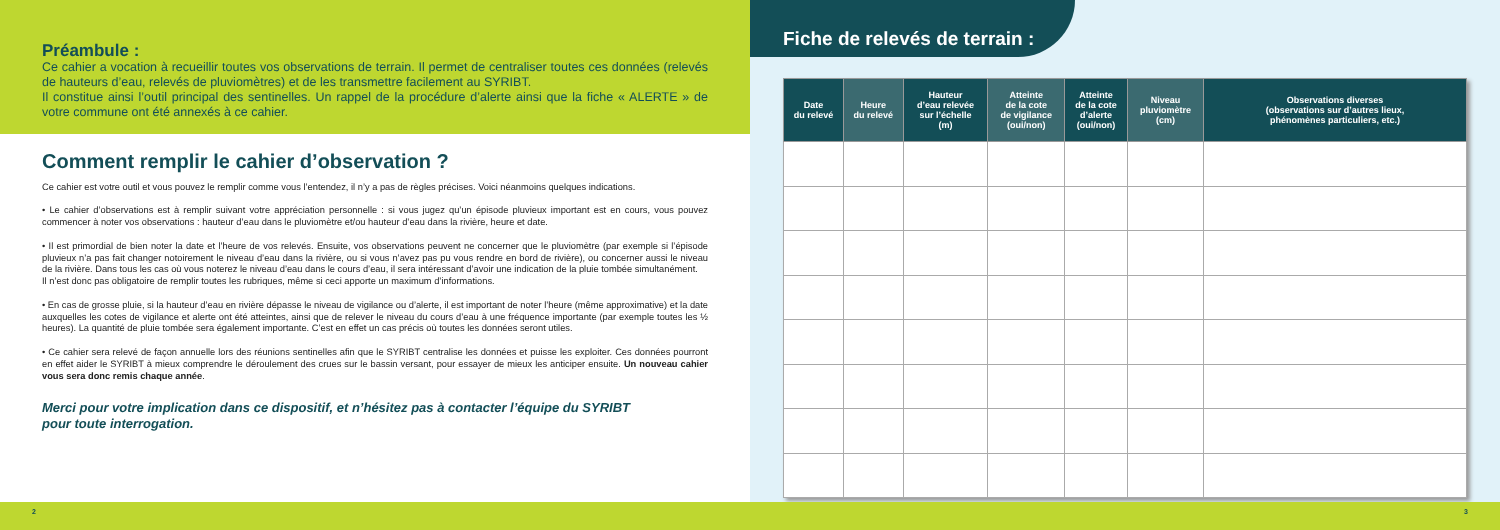Préambule :
Ce cahier a vocation à recueillir toutes vos observations de terrain. Il permet de centraliser toutes ces données (relevés de hauteurs d’eau, relevés de pluviomètres) et de les transmettre facilement au SYRIBT.
Il constitue ainsi l’outil principal des sentinelles. Un rappel de la procédure d’alerte ainsi que la fiche « ALERTE » de votre commune ont été annexés à ce cahier.
Comment remplir le cahier d’observation ?
Ce cahier est votre outil et vous pouvez le remplir comme vous l’entendez, il n’y a pas de règles précises. Voici néanmoins quelques indications.
• Le cahier d’observations est à remplir suivant votre appréciation personnelle : si vous jugez qu’un épisode pluvieux important est en cours, vous pouvez commencer à noter vos observations : hauteur d’eau dans le pluviomètre et/ou hauteur d’eau dans la rivière, heure et date.
• Il est primordial de bien noter la date et l’heure de vos relevés. Ensuite, vos observations peuvent ne concerner que le pluviomètre (par exemple si l’épisode pluvieux n’a pas fait changer notoirement le niveau d’eau dans la rivière, ou si vous n’avez pas pu vous rendre en bord de rivière), ou concerner aussi le niveau de la rivière. Dans tous les cas où vous noterez le niveau d’eau dans le cours d’eau, il sera intéressant d’avoir une indication de la pluie tombée simultanément.
Il n’est donc pas obligatoire de remplir toutes les rubriques, même si ceci apporte un maximum d’informations.
• En cas de grosse pluie, si la hauteur d’eau en rivière dépasse le niveau de vigilance ou d’alerte, il est important de noter l’heure (même approximative) et la date auxquelles les cotes de vigilance et alerte ont été atteintes, ainsi que de relever le niveau du cours d’eau à une fréquence importante (par exemple toutes les ½ heures). La quantité de pluie tombée sera également importante. C’est en effet un cas précis où toutes les données seront utiles.
• Ce cahier sera relevé de façon annuelle lors des réunions sentinelles afin que le SYRIBT centralise les données et puisse les exploiter. Ces données pourront en effet aider le SYRIBT à mieux comprendre le déroulement des crues sur le bassin versant, pour essayer de mieux les anticiper ensuite. Un nouveau cahier vous sera donc remis chaque année.
Merci pour votre implication dans ce dispositif, et n’hésitez pas à contacter l’équipe du SYRIBT
pour toute interrogation.
Fiche de relevés de terrain :
| Date du relevé | Heure du relevé | Hauteur d’eau relevée sur l’échelle (m) | Atteinte de la cote de vigilance (oui/non) | Atteinte de la cote d’alerte (oui/non) | Niveau pluviomètre (cm) | Observations diverses (observations sur d’autres lieux, phénomènes particuliers, etc.) |
| --- | --- | --- | --- | --- | --- | --- |
2 3